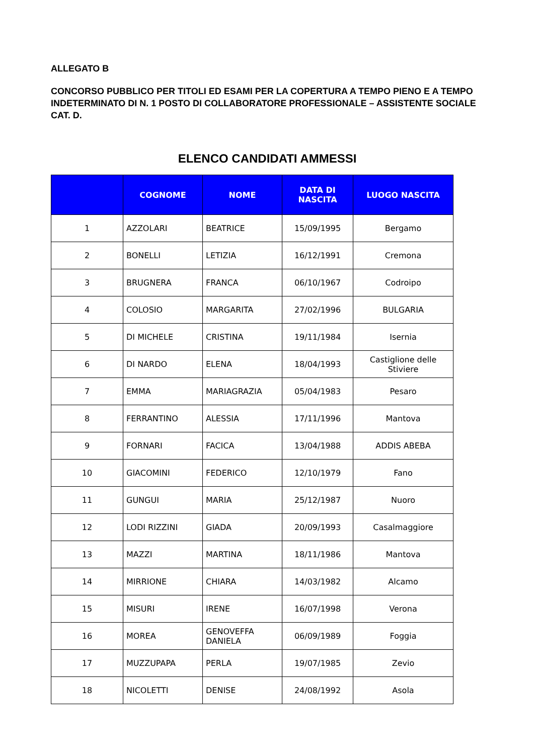ALLEGATO B
CONCORSO PUBBLICO PER TITOLI ED ESAMI PER LA COPERTURA A TEMPO PIENO E A TEMPO INDETERMINATO DI N. 1 POSTO DI COLLABORATORE PROFESSIONALE – ASSISTENTE SOCIALE CAT. D.
ELENCO CANDIDATI AMMESSI
| | COGNOME | NOME | DATA DI NASCITA | LUOGO NASCITA |
| --- | --- | --- | --- | --- |
| 1 | AZZOLARI | BEATRICE | 15/09/1995 | Bergamo |
| 2 | BONELLI | LETIZIA | 16/12/1991 | Cremona |
| 3 | BRUGNERA | FRANCA | 06/10/1967 | Codroipo |
| 4 | COLOSIO | MARGARITA | 27/02/1996 | BULGARIA |
| 5 | DI MICHELE | CRISTINA | 19/11/1984 | Isernia |
| 6 | DI NARDO | ELENA | 18/04/1993 | Castiglione delle Stiviere |
| 7 | EMMA | MARIAGRAZIA | 05/04/1983 | Pesaro |
| 8 | FERRANTINO | ALESSIA | 17/11/1996 | Mantova |
| 9 | FORNARI | FACICA | 13/04/1988 | ADDIS ABEBA |
| 10 | GIACOMINI | FEDERICO | 12/10/1979 | Fano |
| 11 | GUNGUI | MARIA | 25/12/1987 | Nuoro |
| 12 | LODI RIZZINI | GIADA | 20/09/1993 | Casalmaggiore |
| 13 | MAZZI | MARTINA | 18/11/1986 | Mantova |
| 14 | MIRRIONE | CHIARA | 14/03/1982 | Alcamo |
| 15 | MISURI | IRENE | 16/07/1998 | Verona |
| 16 | MOREA | GENOVEFFA DANIELA | 06/09/1989 | Foggia |
| 17 | MUZZUPAPA | PERLA | 19/07/1985 | Zevio |
| 18 | NICOLETTI | DENISE | 24/08/1992 | Asola |